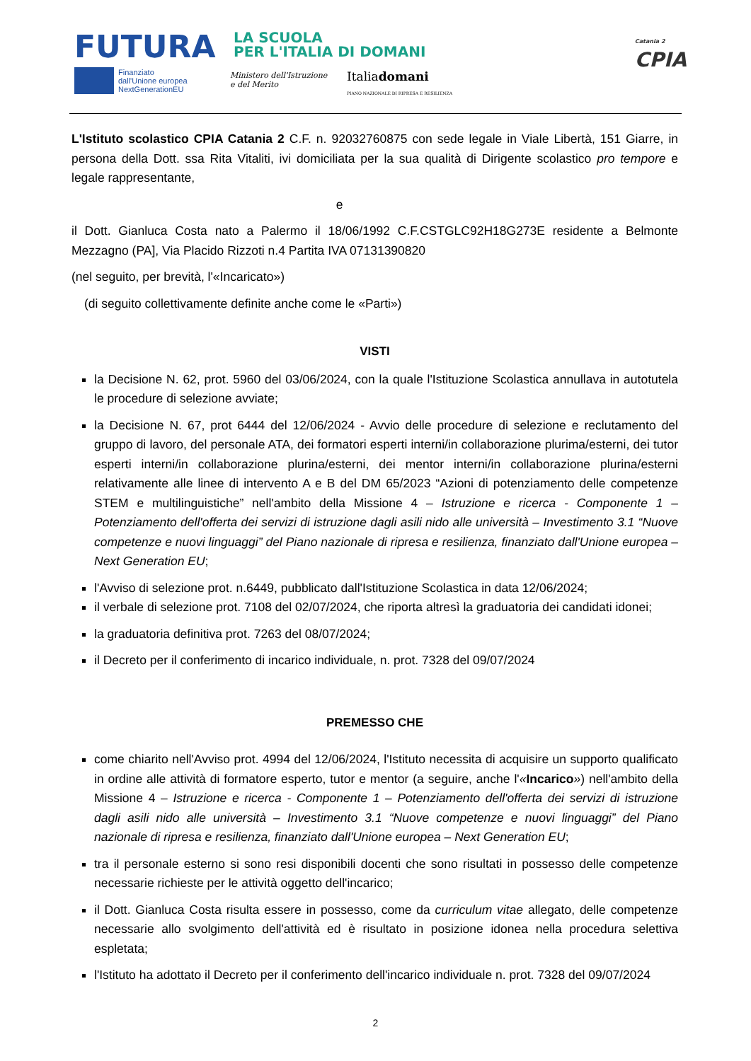FUTURA
LA SCUOLA
PER L'ITALIA DI DOMANI
Finanziato
dall'Unione europea
NextGenerationEU
Ministero dell'Istruzione
e del Merito
Italiadomani
PIANO NAZIONALE DI RIPRESA E RESILIENZA
Catania 2
CPIA
L'Istituto scolastico CPIA Catania 2 C.F. n. 92032760875 con sede legale in Viale Libertà, 151 Giarre, in persona della Dott. ssa Rita Vitaliti, ivi domiciliata per la sua qualità di Dirigente scolastico pro tempore e legale rappresentante,
e
il Dott. Gianluca Costa nato a Palermo il 18/06/1992 C.F.CSTGLC92H18G273E residente a Belmonte Mezzagno (PA], Via Placido Rizzoti n.4 Partita IVA 07131390820
(nel seguito, per brevità, l'«Incaricato»)
(di seguito collettivamente definite anche come le «Parti»)
VISTI
la Decisione N. 62, prot. 5960 del 03/06/2024, con la quale l'Istituzione Scolastica annullava in autotutela le procedure di selezione avviate;
la Decisione N. 67, prot 6444 del 12/06/2024 - Avvio delle procedure di selezione e reclutamento del gruppo di lavoro, del personale ATA, dei formatori esperti interni/in collaborazione plurima/esterni, dei tutor esperti interni/in collaborazione plurina/esterni, dei mentor interni/in collaborazione plurina/esterni relativamente alle linee di intervento A e B del DM 65/2023 “Azioni di potenziamento delle competenze STEM e multilinguistiche” nell'ambito della Missione 4 – Istruzione e ricerca - Componente 1 – Potenziamento dell'offerta dei servizi di istruzione dagli asili nido alle università – Investimento 3.1 “Nuove competenze e nuovi linguaggi” del Piano nazionale di ripresa e resilienza, finanziato dall'Unione europea – Next Generation EU;
l'Avviso di selezione prot. n.6449, pubblicato dall'Istituzione Scolastica in data 12/06/2024;
il verbale di selezione prot. 7108 del 02/07/2024, che riporta altresì la graduatoria dei candidati idonei;
la graduatoria definitiva prot. 7263 del 08/07/2024;
il Decreto per il conferimento di incarico individuale, n. prot. 7328 del 09/07/2024
PREMESSO CHE
come chiarito nell'Avviso prot. 4994 del 12/06/2024, l'Istituto necessita di acquisire un supporto qualificato in ordine alle attività di formatore esperto, tutor e mentor (a seguire, anche l'«Incarico») nell'ambito della Missione 4 – Istruzione e ricerca - Componente 1 – Potenziamento dell'offerta dei servizi di istruzione dagli asili nido alle università – Investimento 3.1 “Nuove competenze e nuovi linguaggi” del Piano nazionale di ripresa e resilienza, finanziato dall'Unione europea – Next Generation EU;
tra il personale esterno si sono resi disponibili docenti che sono risultati in possesso delle competenze necessarie richieste per le attività oggetto dell'incarico;
il Dott. Gianluca Costa risulta essere in possesso, come da curriculum vitae allegato, delle competenze necessarie allo svolgimento dell'attività ed è risultato in posizione idonea nella procedura selettiva espletata;
l'Istituto ha adottato il Decreto per il conferimento dell'incarico individuale n. prot. 7328 del 09/07/2024
2